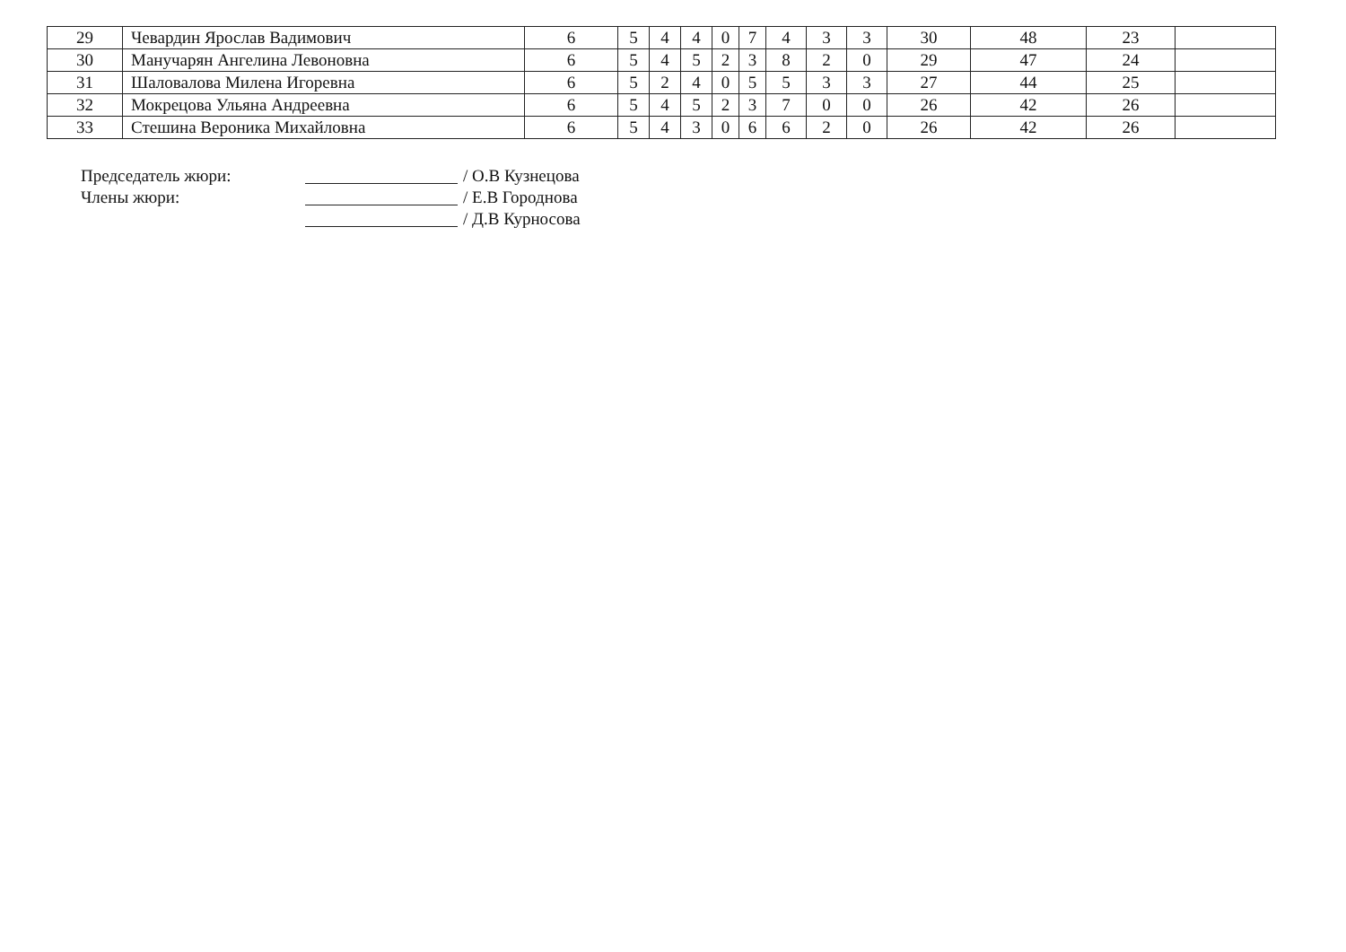| 29 | Чевардин Ярослав Вадимович | 6 | 5 | 4 | 4 | 0 | 7 | 4 | 3 | 3 | 30 | 48 | 23 | |
| 30 | Манучарян Ангелина Левоновна | 6 | 5 | 4 | 5 | 2 | 3 | 8 | 2 | 0 | 29 | 47 | 24 | |
| 31 | Шаловалова Милена Игоревна | 6 | 5 | 2 | 4 | 0 | 5 | 5 | 3 | 3 | 27 | 44 | 25 | |
| 32 | Мокрецова Ульяна Андреевна | 6 | 5 | 4 | 5 | 2 | 3 | 7 | 0 | 0 | 26 | 42 | 26 | |
| 33 | Стешина Вероника Михайловна | 6 | 5 | 4 | 3 | 0 | 6 | 6 | 2 | 0 | 26 | 42 | 26 | |
Председатель жюри: / О.В Кузнецова
Члены жюри: / Е.В Городнова
/ Д.В Курносова